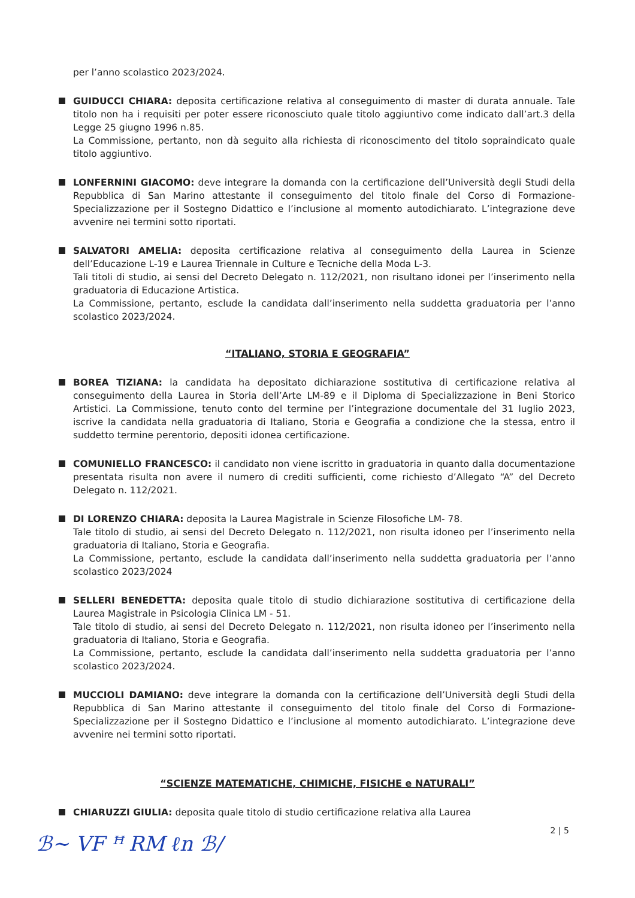per l’anno scolastico 2023/2024.
GUIDUCCI CHIARA: deposita certificazione relativa al conseguimento di master di durata annuale. Tale titolo non ha i requisiti per poter essere riconosciuto quale titolo aggiuntivo come indicato dall’art.3 della Legge 25 giugno 1996 n.85.
La Commissione, pertanto, non dà seguito alla richiesta di riconoscimento del titolo sopraindicato quale titolo aggiuntivo.
LONFERNINI GIACOMO: deve integrare la domanda con la certificazione dell’Università degli Studi della Repubblica di San Marino attestante il conseguimento del titolo finale del Corso di Formazione-Specializzazione per il Sostegno Didattico e l’inclusione al momento autodichiarato. L’integrazione deve avvenire nei termini sotto riportati.
SALVATORI AMELIA: deposita certificazione relativa al conseguimento della Laurea in Scienze dell’Educazione L-19 e Laurea Triennale in Culture e Tecniche della Moda L-3.
Tali titoli di studio, ai sensi del Decreto Delegato n. 112/2021, non risultano idonei per l’inserimento nella graduatoria di Educazione Artistica.
La Commissione, pertanto, esclude la candidata dall’inserimento nella suddetta graduatoria per l’anno scolastico 2023/2024.
“ITALIANO, STORIA E GEOGRAFIA”
BOREA TIZIANA: la candidata ha depositato dichiarazione sostitutiva di certificazione relativa al conseguimento della Laurea in Storia dell’Arte LM-89 e il Diploma di Specializzazione in Beni Storico Artistici. La Commissione, tenuto conto del termine per l’integrazione documentale del 31 luglio 2023, iscrive la candidata nella graduatoria di Italiano, Storia e Geografia a condizione che la stessa, entro il suddetto termine perentorio, depositi idonea certificazione.
COMUNIELLO FRANCESCO: il candidato non viene iscritto in graduatoria in quanto dalla documentazione presentata risulta non avere il numero di crediti sufficienti, come richiesto d’Allegato “A” del Decreto Delegato n. 112/2021.
DI LORENZO CHIARA: deposita la Laurea Magistrale in Scienze Filosofiche LM- 78.
Tale titolo di studio, ai sensi del Decreto Delegato n. 112/2021, non risulta idoneo per l’inserimento nella graduatoria di Italiano, Storia e Geografia.
La Commissione, pertanto, esclude la candidata dall’inserimento nella suddetta graduatoria per l’anno scolastico 2023/2024
SELLERI BENEDETTA: deposita quale titolo di studio dichiarazione sostitutiva di certificazione della Laurea Magistrale in Psicologia Clinica LM - 51.
Tale titolo di studio, ai sensi del Decreto Delegato n. 112/2021, non risulta idoneo per l’inserimento nella graduatoria di Italiano, Storia e Geografia.
La Commissione, pertanto, esclude la candidata dall’inserimento nella suddetta graduatoria per l’anno scolastico 2023/2024.
MUCCIOLI DAMIANO: deve integrare la domanda con la certificazione dell’Università degli Studi della Repubblica di San Marino attestante il conseguimento del titolo finale del Corso di Formazione-Specializzazione per il Sostegno Didattico e l’inclusione al momento autodichiarato. L’integrazione deve avvenire nei termini sotto riportati.
“SCIENZE MATEMATICHE, CHIMICHE, FISICHE e NATURALI”
CHIARUZZI GIULIA: deposita quale titolo di studio certificazione relativa alla Laurea
2 | 5
ℬ~ VF ꟸ RM ℓn ℬ/